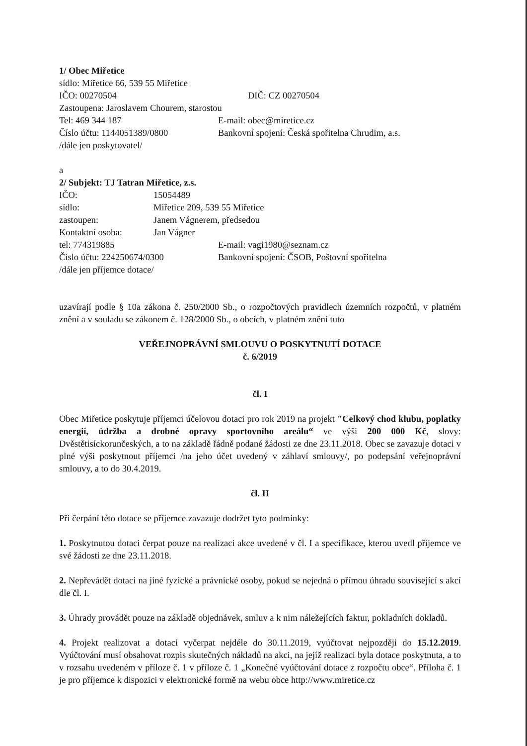1/ Obec Miřetice
sídlo: Miřetice 66, 539 55 Miřetice
IČO: 00270504 DIČ: CZ 00270504
Zastoupena: Jaroslavem Chourem, starostou
Tel: 469 344 187 E-mail: obec@miretice.cz
Číslo účtu: 1144051389/0800 Bankovní spojení: Česká spořitelna Chrudim, a.s.
/dále jen poskytovatel/
a
2/ Subjekt: TJ Tatran Miřetice, z.s.
IČO: 15054489
sídlo: Miřetice 209, 539 55 Miřetice
zastoupen: Janem Vágnerem, předsedou
Kontaktní osoba: Jan Vágner
tel: 774319885 E-mail: vagi1980@seznam.cz
Číslo účtu: 224250674/0300 Bankovní spojení: ČSOB, Poštovní spořitelna
/dále jen příjemce dotace/
uzavírají podle § 10a zákona č. 250/2000 Sb., o rozpočtových pravidlech územních rozpočtů, v platném znění a v souladu se zákonem č. 128/2000 Sb., o obcích, v platném znění tuto
VEŘEJNOPRÁVNÍ SMLOUVU O POSKYTNUTÍ DOTACE
č. 6/2019
čl. I
Obec Miřetice poskytuje příjemci účelovou dotaci pro rok 2019 na projekt "Celkový chod klubu, poplatky energií, údržba a drobné opravy sportovního areálu“ ve výši 200 000 Kč, slovy: Dvěstětisíckorunčeských, a to na základě řádně podané žádosti ze dne 23.11.2018. Obec se zavazuje dotaci v plné výši poskytnout příjemci /na jeho účet uvedený v záhlaví smlouvy/, po podepsání veřejnoprávní smlouvy, a to do 30.4.2019.
čl. II
Při čerpání této dotace se příjemce zavazuje dodržet tyto podmínky:
1. Poskytnutou dotaci čerpat pouze na realizaci akce uvedené v čl. I a specifikace, kterou uvedl příjemce ve své žádosti ze dne 23.11.2018.
2. Nepřevádět dotaci na jiné fyzické a právnické osoby, pokud se nejedná o přímou úhradu související s akcí dle čl. I.
3. Úhrady provádět pouze na základě objednávek, smluv a k nim náležejících faktur, pokladních dokladů.
4. Projekt realizovat a dotaci vyčerpat nejdéle do 30.11.2019, vyúčtovat nejpozději do 15.12.2019. Vyúčtování musí obsahovat rozpis skutečných nákladů na akci, na jejíž realizaci byla dotace poskytnuta, a to v rozsahu uvedeném v příloze č. 1 v příloze č. 1 „Konečné vyúčtování dotace z rozpočtu obce“. Příloha č. 1 je pro příjemce k dispozici v elektronické formě na webu obce http://www.miretice.cz